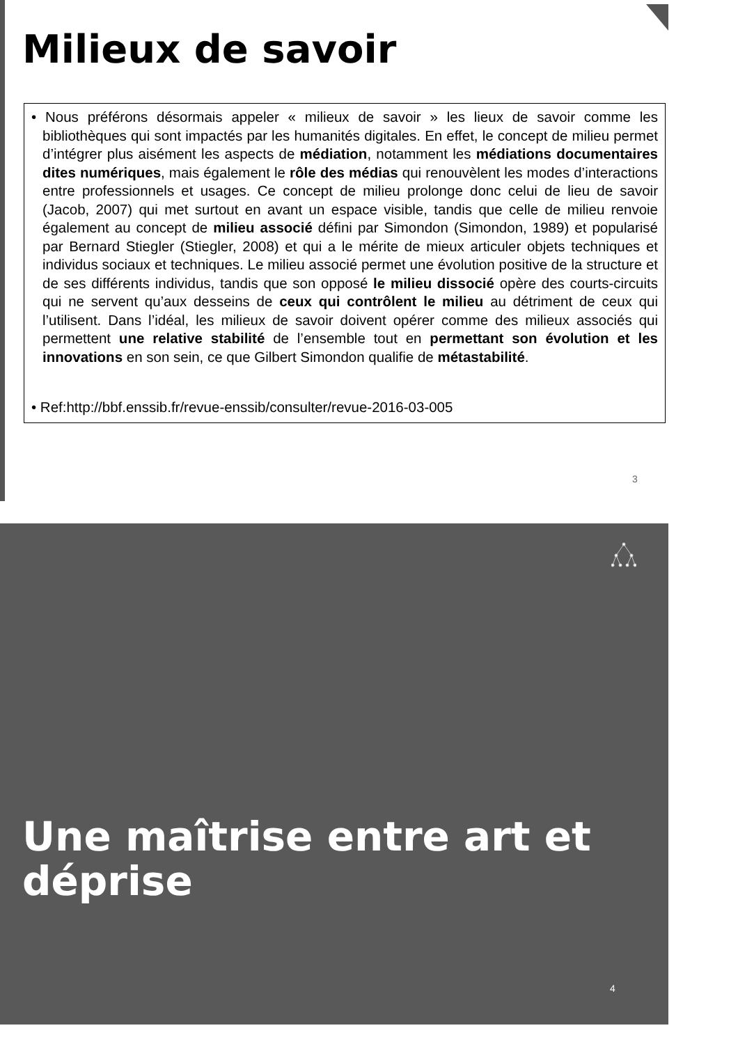Milieux de savoir
• Nous préférons désormais appeler « milieux de savoir » les lieux de savoir comme les bibliothèques qui sont impactés par les humanités digitales. En effet, le concept de milieu permet d’intégrer plus aisément les aspects de médiation, notamment les médiations documentaires dites numériques, mais également le rôle des médias qui renouvèlent les modes d’interactions entre professionnels et usages. Ce concept de milieu prolonge donc celui de lieu de savoir (Jacob, 2007) qui met surtout en avant un espace visible, tandis que celle de milieu renvoie également au concept de milieu associé défini par Simondon (Simondon, 1989) et popularisé par Bernard Stiegler (Stiegler, 2008) et qui a le mérite de mieux articuler objets techniques et individus sociaux et techniques. Le milieu associé permet une évolution positive de la structure et de ses différents individus, tandis que son opposé le milieu dissocié opère des courts-circuits qui ne servent qu’aux desseins de ceux qui contrôlent le milieu au détriment de ceux qui l’utilisent. Dans l’idéal, les milieux de savoir doivent opérer comme des milieux associés qui permettent une relative stabilité de l’ensemble tout en permettant son évolution et les innovations en son sein, ce que Gilbert Simondon qualifie de métastabilité.
• Ref:http://bbf.enssib.fr/revue-enssib/consulter/revue-2016-03-005
3
Une maîtrise entre art et déprise
4